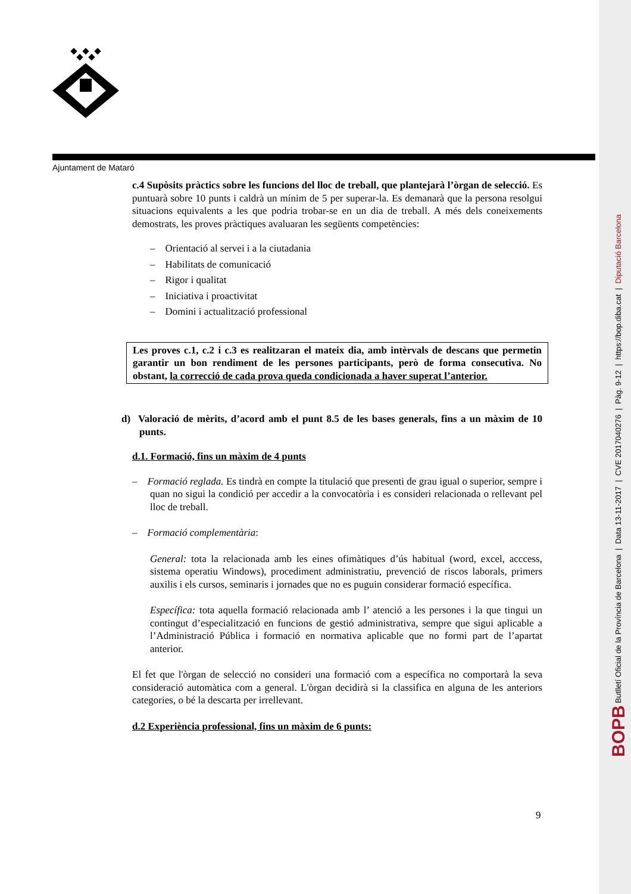Ajuntament de Mataró
c.4 Supòsits pràctics sobre les funcions del lloc de treball, que plantejarà l’òrgan de selecció. Es puntuarà sobre 10 punts i caldrà un mínim de 5 per superar-la. Es demanarà que la persona resolgui situacions equivalents a les que podria trobar-se en un dia de treball. A més dels coneixements demostrats, les proves pràctiques avaluaran les següents competències:
– Orientació al servei i a la ciutadania
– Habilitats de comunicació
– Rigor i qualitat
– Iniciativa i proactivitat
– Domini i actualització professional
Les proves c.1, c.2 i c.3 es realitzaran el mateix dia, amb intèrvals de descans que permetin garantir un bon rendiment de les persones participants, però de forma consecutiva. No obstant, la correcció de cada prova queda condicionada a haver superat l’anterior.
d) Valoració de mèrits, d’acord amb el punt 8.5 de les bases generals, fins a un màxim de 10 punts.
d.1. Formació, fins un màxim de 4 punts
– Formació reglada. Es tindrà en compte la titulació que presenti de grau igual o superior, sempre i quan no sigui la condició per accedir a la convocatòria i es consideri relacionada o rellevant pel lloc de treball.
– Formació complementària:
General: tota la relacionada amb les eines ofimàtiques d’ús habitual (word, excel, acccess, sistema operatiu Windows), procediment administratiu, prevenció de riscos laborals, primers auxilis i els cursos, seminaris i jornades que no es puguin considerar formació específica.
Específica: tota aquella formació relacionada amb l’ atenció a les persones i la que tingui un contingut d’especialització en funcions de gestió administrativa, sempre que sigui aplicable a l’Administració Pública i formació en normativa aplicable que no formi part de l’apartat anterior.
El fet que l'òrgan de selecció no consideri una formació com a específica no comportarà la seva consideració automàtica com a general. L'òrgan decidirà si la classifica en alguna de les anteriors categories, o bé la descarta per irrellevant.
d.2 Experiència professional, fins un màxim de 6 punts:
9
BOPB Butlletí Oficial de la Província de Barcelona | Data 13-11-2017 | CVE 2017040276 | Pàg. 9-12 | https://bop.diba.cat | Diputació Barcelona